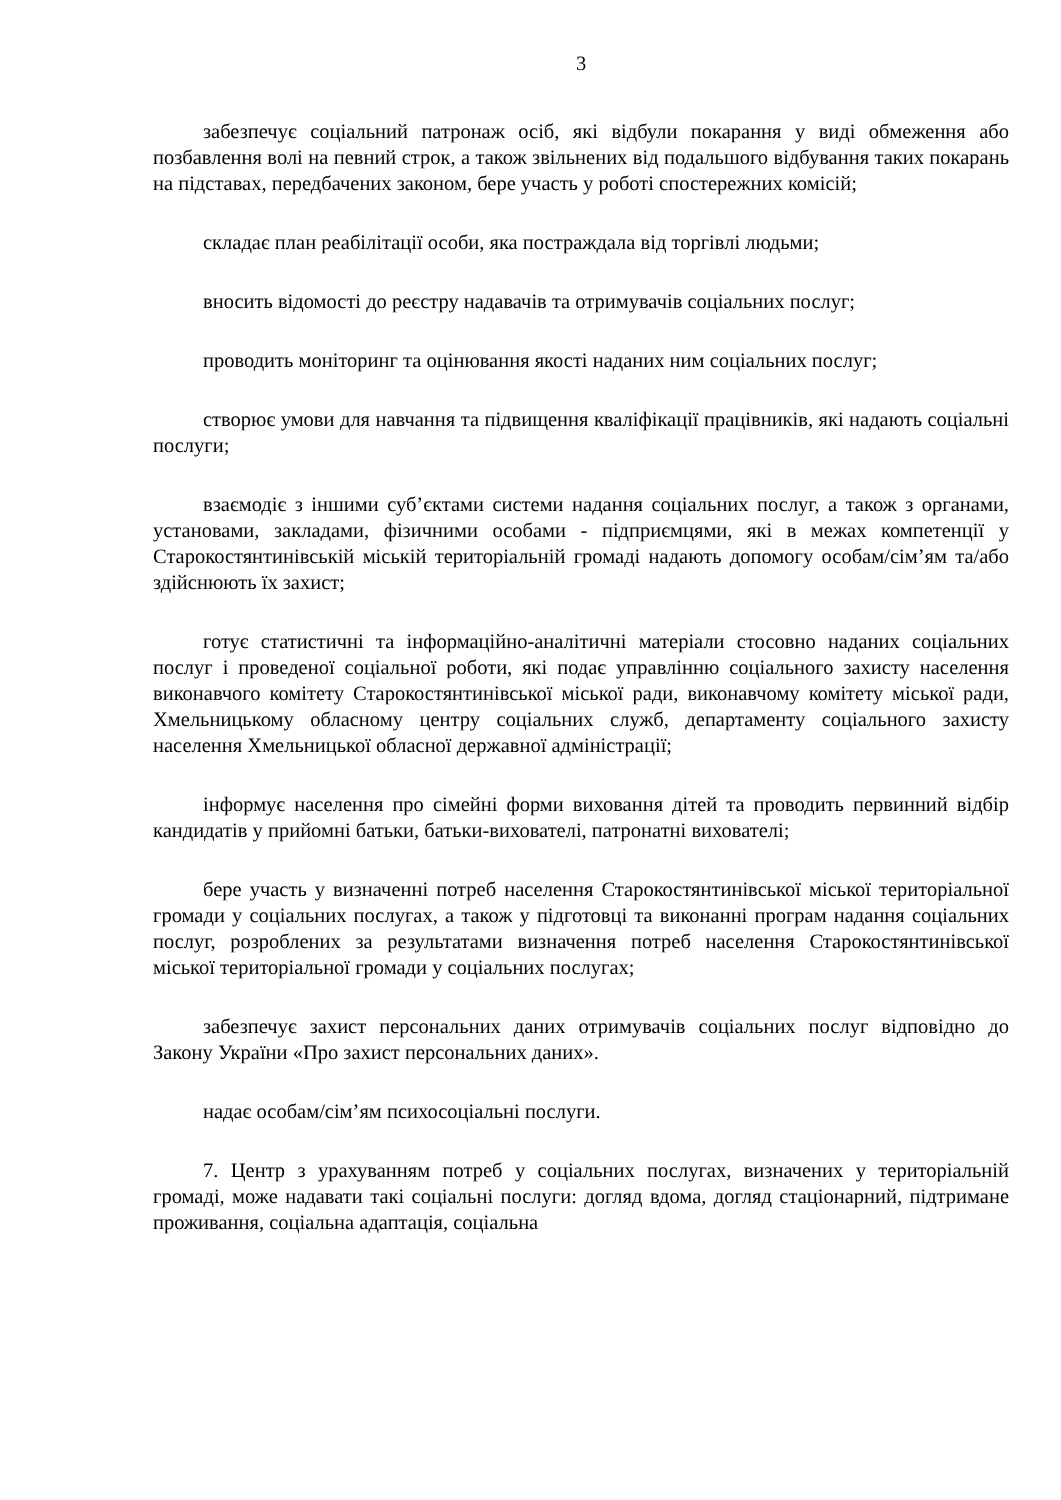3
забезпечує соціальний патронаж осіб, які відбули покарання у виді обмеження або позбавлення волі на певний строк, а також звільнених від подальшого відбування таких покарань на підставах, передбачених законом, бере участь у роботі спостережних комісій;
складає план реабілітації особи, яка постраждала від торгівлі людьми;
вносить відомості до реєстру надавачів та отримувачів соціальних послуг;
проводить моніторинг та оцінювання якості наданих ним соціальних послуг;
створює умови для навчання та підвищення кваліфікації працівників, які надають соціальні послуги;
взаємодіє з іншими суб’єктами системи надання соціальних послуг, а також з органами, установами, закладами, фізичними особами - підприємцями, які в межах компетенції у Старокостянтинівській міській територіальній громаді надають допомогу особам/сім’ям та/або здійснюють їх захист;
готує статистичні та інформаційно-аналітичні матеріали стосовно наданих соціальних послуг і проведеної соціальної роботи, які подає управлінню соціального захисту населення виконавчого комітету Старокостянтинівської міської ради, виконавчому комітету міської ради, Хмельницькому обласному центру соціальних служб, департаменту соціального захисту населення Хмельницької обласної державної адміністрації;
інформує населення про сімейні форми виховання дітей та проводить первинний відбір кандидатів у прийомні батьки, батьки-вихователі, патронатні вихователі;
бере участь у визначенні потреб населення Старокостянтинівської міської територіальної громади у соціальних послугах, а також у підготовці та виконанні програм надання соціальних послуг, розроблених за результатами визначення потреб населення Старокостянтинівської міської територіальної громади у соціальних послугах;
забезпечує захист персональних даних отримувачів соціальних послуг відповідно до Закону України «Про захист персональних даних».
надає особам/сім’ям психосоціальні послуги.
7. Центр з урахуванням потреб у соціальних послугах, визначених у територіальній громаді, може надавати такі соціальні послуги: догляд вдома, догляд стаціонарний, підтримане проживання, соціальна адаптація, соціальна